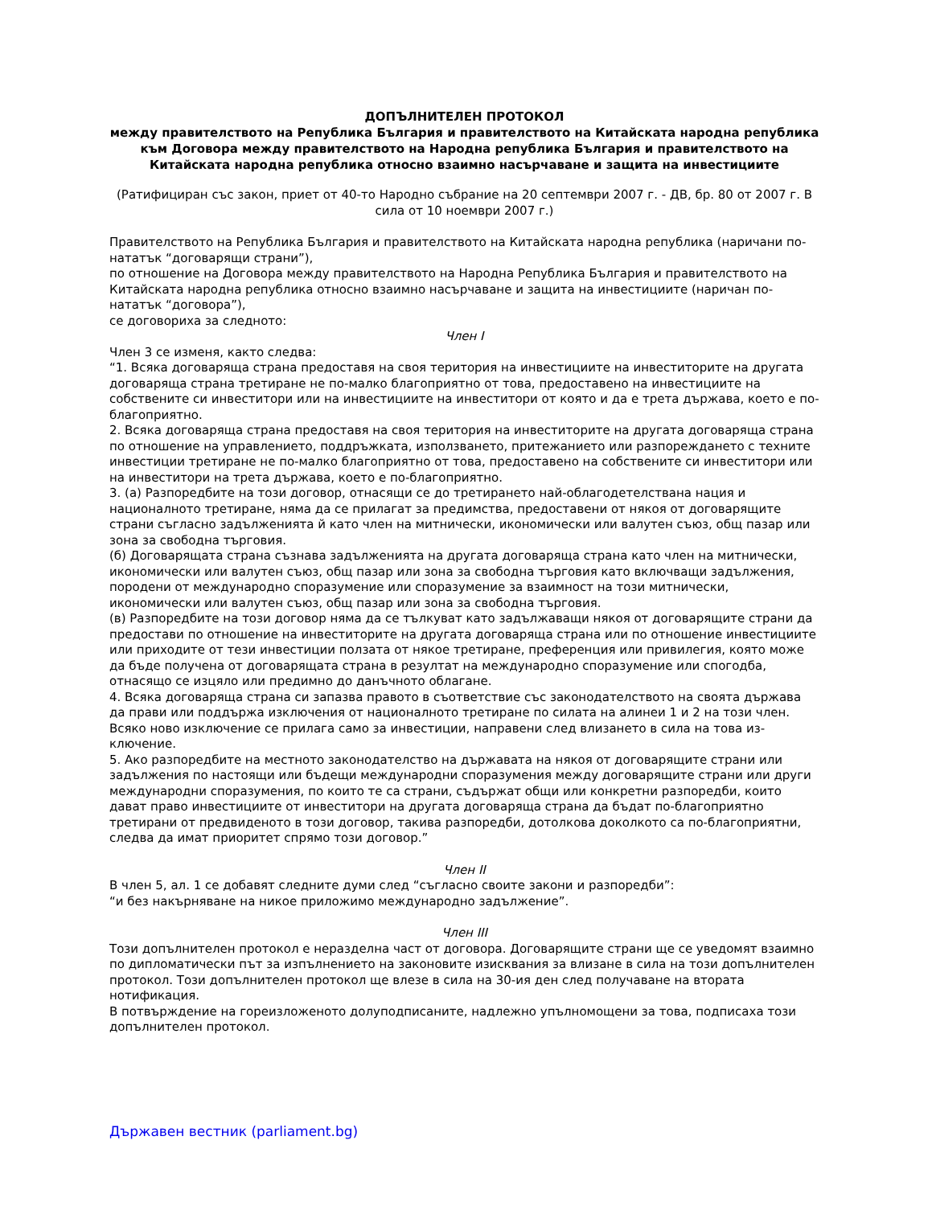ДОПЪЛНИТЕЛЕН ПРОТОКОЛ
между правителството на Република България и правителството на Китайската народна република към Договора между правителството на Народна република България и правителството на Китайската народна република относно взаимно насърчаване и защита на инвестициите
(Ратифициран със закон, приет от 40-то Народно събрание на 20 септември 2007 г. - ДВ, бр. 80 от 2007 г. В сила от 10 ноември 2007 г.)
Правителството на Република България и правителството на Китайската народна република (наричани по-нататък “договарящи страни”),
по отношение на Договора между правителството на Народна Република България и правителството на Китайската народна република относно взаимно насърчаване и защита на инвестициите (наричан по-нататък “договора”),
се договориха за следното:
Член I
Член 3 се изменя, както следва:
“1. Всяка договаряща страна предоставя на своя територия на инвестициите на инвеститорите на другата договаряща страна третиране не по-малко благоприятно от това, предоставено на инвестициите на собствените си инвеститори или на инвестициите на инвеститори от която и да е трета държава, което е по-благоприятно.
2. Всяка договаряща страна предоставя на своя територия на инвеститорите на другата договаряща страна по отношение на управлението, поддръжката, използването, притежанието или разпореждането с техните инвестиции третиране не по-малко благоприятно от това, предоставено на собствените си инвеститори или на инвеститори на трета държава, което е по-благоприятно.
3. (а) Разпоредбите на този договор, отнасящи се до третирането най-облагодетелствана нация и националното третиране, няма да се прилагат за предимства, предоставени от някоя от договарящите страни съгласно задълженията й като член на митнически, икономически или валутен съюз, общ пазар или зона за свободна търговия.
(б) Договарящата страна съзнава задълженията на другата договаряща страна като член на митнически, икономически или валутен съюз, общ пазар или зона за свободна търговия като включващи задължения, породени от международно споразумение или споразумение за взаимност на този митнически, икономически или валутен съюз, общ пазар или зона за свободна търговия.
(в) Разпоредбите на този договор няма да се тълкуват като задължаващи някоя от договарящите страни да предостави по отношение на инвеститорите на другата договаряща страна или по отношение инвестициите или приходите от тези инвестиции ползата от някое третиране, преференция или привилегия, която може да бъде получена от договарящата страна в резултат на международно споразумение или спогодба, отнасящо се изцяло или предимно до данъчното облагане.
4. Всяка договаряща страна си запазва правото в съответствие със законодателството на своята държава да прави или поддържа изключения от националното третиране по силата на алинеи 1 и 2 на този член. Всяко ново изключение се прилага само за инвестиции, направени след влизането в сила на това из-ключение.
5. Ако разпоредбите на местното законодателство на държавата на някоя от договарящите страни или задължения по настоящи или бъдещи международни споразумения между договарящите страни или други международни споразумения, по които те са страни, съдържат общи или конкретни разпоредби, които дават право инвестициите от инвеститори на другата договаряща страна да бъдат по-благоприятно третирани от предвиденото в този договор, такива разпоредби, дотолкова доколкото са по-благоприятни, следва да имат приоритет спрямо този договор.”
Член II
В член 5, ал. 1 се добавят следните думи след “съгласно своите закони и разпоредби”:
“и без накърняване на никое приложимо международно задължение”.
Член III
Този допълнителен протокол е неразделна част от договора. Договарящите страни ще се уведомят взаимно по дипломатически път за изпълнението на законовите изисквания за влизане в сила на този допълнителен протокол. Този допълнителен протокол ще влезе в сила на 30-ия ден след получаване на втората нотификация.
В потвърждение на гореизложеното долуподписаните, надлежно упълномощени за това, подписаха този допълнителен протокол.
Държавен вестник (parliament.bg)